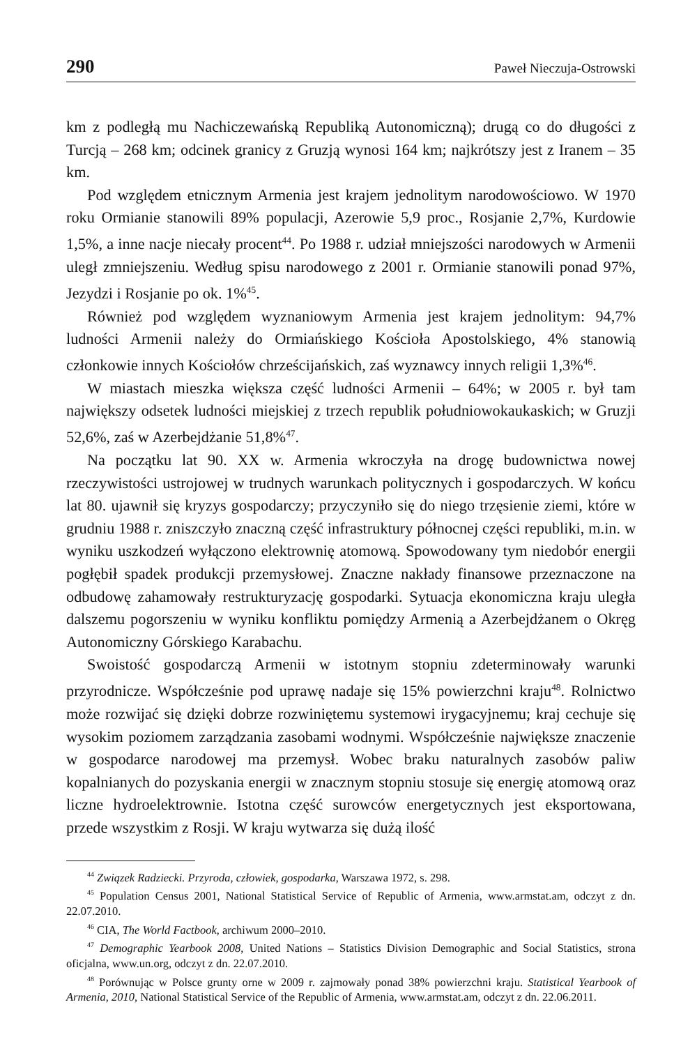290 Paweł Nieczuja-Ostrowski
km z podległą mu Nachiczewańską Republiką Autonomiczną); drugą co do długości z Turcją – 268 km; odcinek granicy z Gruzją wynosi 164 km; najkrótszy jest z Iranem – 35 km.
Pod względem etnicznym Armenia jest krajem jednolitym narodowościowo. W 1970 roku Ormianie stanowili 89% populacji, Azerowie 5,9 proc., Rosjanie 2,7%, Kurdowie 1,5%, a inne nacje niecały procent<sup>44</sup>. Po 1988 r. udział mniejszości narodowych w Armenii uległ zmniejszeniu. Według spisu narodowego z 2001 r. Ormianie stanowili ponad 97%, Jezydzi i Rosjanie po ok. 1%<sup>45</sup>.
Również pod względem wyznaniowym Armenia jest krajem jednolitym: 94,7% ludności Armenii należy do Ormiańskiego Kościoła Apostolskiego, 4% stanowią członkowie innych Kościołów chrześcijańskich, zaś wyznawcy innych religii 1,3%<sup>46</sup>.
W miastach mieszka większa część ludności Armenii – 64%; w 2005 r. był tam największy odsetek ludności miejskiej z trzech republik południowokaukaskich; w Gruzji 52,6%, zaś w Azerbejdżanie 51,8%<sup>47</sup>.
Na początku lat 90. XX w. Armenia wkroczyła na drogę budownictwa nowej rzeczywistości ustrojowej w trudnych warunkach politycznych i gospodarczych. W końcu lat 80. ujawnił się kryzys gospodarczy; przyczyniło się do niego trzęsienie ziemi, które w grudniu 1988 r. zniszczyło znaczną część infrastruktury północnej części republiki, m.in. w wyniku uszkodzeń wyłączono elektrownię atomową. Spowodowany tym niedobór energii pogłębił spadek produkcji przemysłowej. Znaczne nakłady finansowe przeznaczone na odbudowę zahamowały restrukturyzację gospodarki. Sytuacja ekonomiczna kraju uległa dalszemu pogorszeniu w wyniku konfliktu pomiędzy Armenią a Azerbejdżanem o Okręg Autonomiczny Górskiego Karabachu.
Swoistość gospodarczą Armenii w istotnym stopniu zdeterminowały warunki przyrodnicze. Współcześnie pod uprawę nadaje się 15% powierzchni kraju<sup>48</sup>. Rolnictwo może rozwijać się dzięki dobrze rozwiniętemu systemowi irygacyjnemu; kraj cechuje się wysokim poziomem zarządzania zasobami wodnymi. Współcześnie największe znaczenie w gospodarce narodowej ma przemysł. Wobec braku naturalnych zasobów paliw kopalnianych do pozyskania energii w znacznym stopniu stosuje się energię atomową oraz liczne hydroelektrownie. Istotna część surowców energetycznych jest eksportowana, przede wszystkim z Rosji. W kraju wytwarza się dużą ilość
<sup>44</sup> Związek Radziecki. Przyroda, człowiek, gospodarka, Warszawa 1972, s. 298.
<sup>45</sup> Population Census 2001, National Statistical Service of Republic of Armenia, www.armstat.am, odczyt z dn. 22.07.2010.
<sup>46</sup> CIA, The World Factbook, archiwum 2000–2010.
<sup>47</sup> Demographic Yearbook 2008, United Nations – Statistics Division Demographic and Social Statistics, strona oficjalna, www.un.org, odczyt z dn. 22.07.2010.
<sup>48</sup> Porównując w Polsce grunty orne w 2009 r. zajmowały ponad 38% powierzchni kraju. Statistical Yearbook of Armenia, 2010, National Statistical Service of the Republic of Armenia, www.armstat.am, odczyt z dn. 22.06.2011.